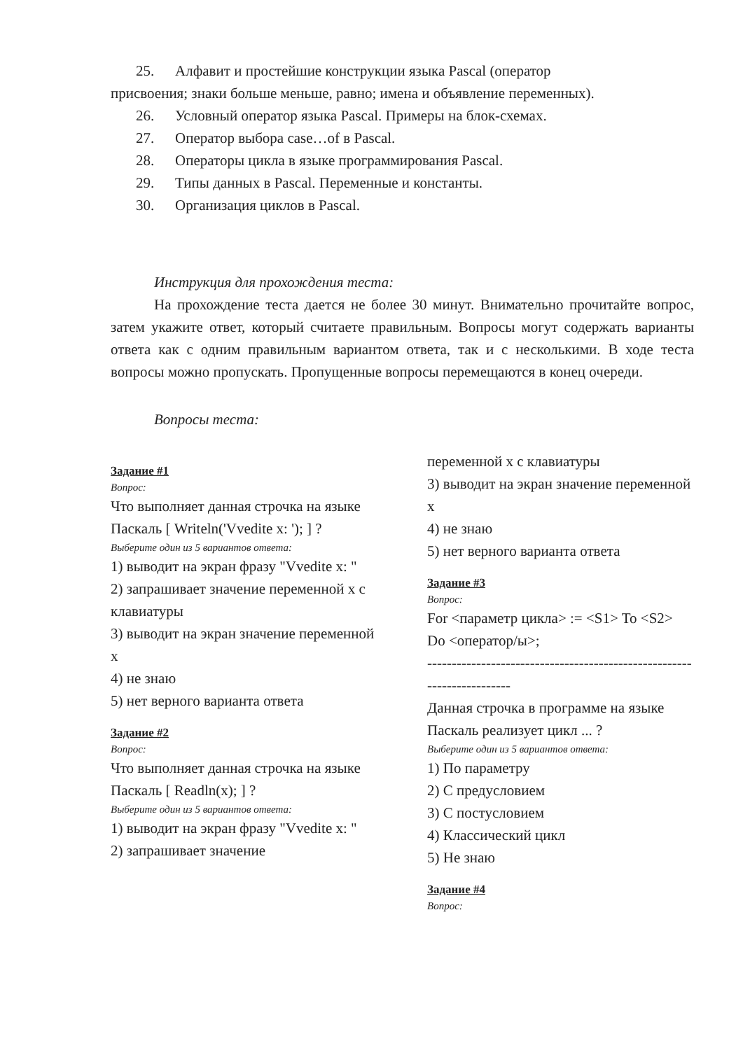25. Алфавит и простейшие конструкции языка Pascal (оператор
присвоения; знаки больше меньше, равно; имена и объявление переменных).
26. Условный оператор языка Pascal. Примеры на блок-схемах.
27. Оператор выбора case…of в Pascal.
28. Операторы цикла в языке программирования Pascal.
29. Типы данных в Pascal. Переменные и константы.
30. Организация циклов в Pascal.
Инструкция для прохождения теста:
На прохождение теста дается не более 30 минут. Внимательно прочитайте вопрос, затем укажите ответ, который считаете правильным. Вопросы могут содержать варианты ответа как с одним правильным вариантом ответа, так и с несколькими. В ходе теста вопросы можно пропускать. Пропущенные вопросы перемещаются в конец очереди.
Вопросы теста:
Задание #1
Вопрос:
Что выполняет данная строчка на языке Паскаль [ Writeln('Vvedite x: '); ] ?
Выберите один из 5 вариантов ответа:
1) выводит на экран фразу "Vvedite x: "
2) запрашивает значение переменной x с клавиатуры
3) выводит на экран значение переменной x
4) не знаю
5) нет верного варианта ответа
Задание #2
Вопрос:
Что выполняет данная строчка на языке Паскаль [ Readln(x); ] ?
Выберите один из 5 вариантов ответа:
1) выводит на экран фразу "Vvedite x: "
2) запрашивает значение
переменной x с клавиатуры
3) выводит на экран значение переменной x
4) не знаю
5) нет верного варианта ответа
Задание #3
Вопрос:
For <параметр цикла> := <S1> To <S2> Do <оператор/ы>;
-----------------------------------------------------------------------
Данная строчка в программе на языке Паскаль реализует цикл ... ?
Выберите один из 5 вариантов ответа:
1) По параметру
2) С предусловием
3) С постусловием
4) Классический цикл
5) Не знаю
Задание #4
Вопрос: